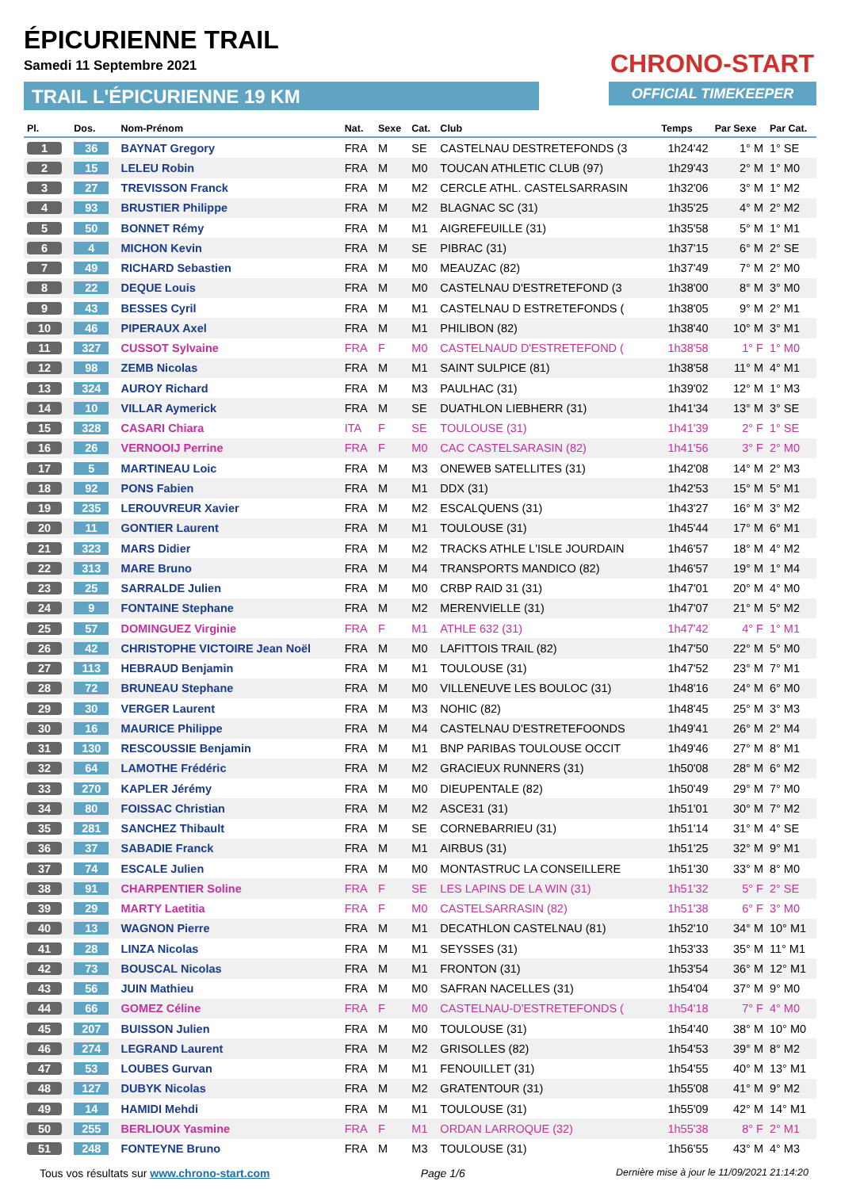ÉPICURIENNE TRAIL
Samedi 11 Septembre 2021
TRAIL L'ÉPICURIENNE 19 KM
CHRONO-START
OFFICIAL TIMEKEEPER
| Pl. | Dos. | Nom-Prénom | Nat. | Sexe | Cat. | Club | Temps | Par Sexe | Par Cat. |
| --- | --- | --- | --- | --- | --- | --- | --- | --- | --- |
| 1 | 36 | BAYNAT Gregory | FRA | M | SE | CASTELNAU DESTRETEFONDS (3 | 1h24'42 | 1° M | 1° SE |
| 2 | 15 | LELEU Robin | FRA | M | M0 | TOUCAN ATHLETIC CLUB (97) | 1h29'43 | 2° M | 1° M0 |
| 3 | 27 | TREVISSON Franck | FRA | M | M2 | CERCLE ATHL. CASTELSARRASIN | 1h32'06 | 3° M | 1° M2 |
| 4 | 93 | BRUSTIER Philippe | FRA | M | M2 | BLAGNAC SC (31) | 1h35'25 | 4° M | 2° M2 |
| 5 | 50 | BONNET Rémy | FRA | M | M1 | AIGREFEUILLE (31) | 1h35'58 | 5° M | 1° M1 |
| 6 | 4 | MICHON Kevin | FRA | M | SE | PIBRAC (31) | 1h37'15 | 6° M | 2° SE |
| 7 | 49 | RICHARD Sebastien | FRA | M | M0 | MEAUZAC (82) | 1h37'49 | 7° M | 2° M0 |
| 8 | 22 | DEQUE Louis | FRA | M | M0 | CASTELNAU D'ESTRETEFOND (3 | 1h38'00 | 8° M | 3° M0 |
| 9 | 43 | BESSES Cyril | FRA | M | M1 | CASTELNAU D ESTRETEFONDS ( | 1h38'05 | 9° M | 2° M1 |
| 10 | 46 | PIPERAUX Axel | FRA | M | M1 | PHILIBON (82) | 1h38'40 | 10° M | 3° M1 |
| 11 | 327 | CUSSOT Sylvaine | FRA | F | M0 | CASTELNAUD D'ESTRETEFOND ( | 1h38'58 | 1° F | 1° M0 |
| 12 | 98 | ZEMB Nicolas | FRA | M | M1 | SAINT SULPICE (81) | 1h38'58 | 11° M | 4° M1 |
| 13 | 324 | AUROY Richard | FRA | M | M3 | PAULHAC (31) | 1h39'02 | 12° M | 1° M3 |
| 14 | 10 | VILLAR Aymerick | FRA | M | SE | DUATHLON LIEBHERR (31) | 1h41'34 | 13° M | 3° SE |
| 15 | 328 | CASARI Chiara | ITA | F | SE | TOULOUSE (31) | 1h41'39 | 2° F | 1° SE |
| 16 | 26 | VERNOOIJ Perrine | FRA | F | M0 | CAC CASTELSARASIN (82) | 1h41'56 | 3° F | 2° M0 |
| 17 | 5 | MARTINEAU Loic | FRA | M | M3 | ONEWEB SATELLITES (31) | 1h42'08 | 14° M | 2° M3 |
| 18 | 92 | PONS Fabien | FRA | M | M1 | DDX (31) | 1h42'53 | 15° M | 5° M1 |
| 19 | 235 | LEROUVREUR Xavier | FRA | M | M2 | ESCALQUENS (31) | 1h43'27 | 16° M | 3° M2 |
| 20 | 11 | GONTIER Laurent | FRA | M | M1 | TOULOUSE (31) | 1h45'44 | 17° M | 6° M1 |
| 21 | 323 | MARS Didier | FRA | M | M2 | TRACKS ATHLE L'ISLE JOURDAIN | 1h46'57 | 18° M | 4° M2 |
| 22 | 313 | MARE Bruno | FRA | M | M4 | TRANSPORTS MANDICO (82) | 1h46'57 | 19° M | 1° M4 |
| 23 | 25 | SARRALDE Julien | FRA | M | M0 | CRBP RAID 31 (31) | 1h47'01 | 20° M | 4° M0 |
| 24 | 9 | FONTAINE Stephane | FRA | M | M2 | MERENVIELLE (31) | 1h47'07 | 21° M | 5° M2 |
| 25 | 57 | DOMINGUEZ Virginie | FRA | F | M1 | ATHLE 632 (31) | 1h47'42 | 4° F | 1° M1 |
| 26 | 42 | CHRISTOPHE VICTOIRE Jean Noël | FRA | M | M0 | LAFITTOIS TRAIL (82) | 1h47'50 | 22° M | 5° M0 |
| 27 | 113 | HEBRAUD Benjamin | FRA | M | M1 | TOULOUSE (31) | 1h47'52 | 23° M | 7° M1 |
| 28 | 72 | BRUNEAU Stephane | FRA | M | M0 | VILLENEUVE LES BOULOC (31) | 1h48'16 | 24° M | 6° M0 |
| 29 | 30 | VERGER Laurent | FRA | M | M3 | NOHIC (82) | 1h48'45 | 25° M | 3° M3 |
| 30 | 16 | MAURICE Philippe | FRA | M | M4 | CASTELNAU D'ESTRETEFOONDS | 1h49'41 | 26° M | 2° M4 |
| 31 | 130 | RESCOUSSIE Benjamin | FRA | M | M1 | BNP PARIBAS TOULOUSE OCCIT | 1h49'46 | 27° M | 8° M1 |
| 32 | 64 | LAMOTHE Frédéric | FRA | M | M2 | GRACIEUX RUNNERS (31) | 1h50'08 | 28° M | 6° M2 |
| 33 | 270 | KAPLER Jérémy | FRA | M | M0 | DIEUPENTALE (82) | 1h50'49 | 29° M | 7° M0 |
| 34 | 80 | FOISSAC Christian | FRA | M | M2 | ASCE31 (31) | 1h51'01 | 30° M | 7° M2 |
| 35 | 281 | SANCHEZ Thibault | FRA | M | SE | CORNEBARRIEU (31) | 1h51'14 | 31° M | 4° SE |
| 36 | 37 | SABADIE Franck | FRA | M | M1 | AIRBUS (31) | 1h51'25 | 32° M | 9° M1 |
| 37 | 74 | ESCALE Julien | FRA | M | M0 | MONTASTRUC LA CONSEILLERE | 1h51'30 | 33° M | 8° M0 |
| 38 | 91 | CHARPENTIER Soline | FRA | F | SE | LES LAPINS DE LA WIN (31) | 1h51'32 | 5° F | 2° SE |
| 39 | 29 | MARTY Laetitia | FRA | F | M0 | CASTELSARRASIN (82) | 1h51'38 | 6° F | 3° M0 |
| 40 | 13 | WAGNON Pierre | FRA | M | M1 | DECATHLON CASTELNAU (81) | 1h52'10 | 34° M | 10° M1 |
| 41 | 28 | LINZA Nicolas | FRA | M | M1 | SEYSSES (31) | 1h53'33 | 35° M | 11° M1 |
| 42 | 73 | BOUSCAL Nicolas | FRA | M | M1 | FRONTON (31) | 1h53'54 | 36° M | 12° M1 |
| 43 | 56 | JUIN Mathieu | FRA | M | M0 | SAFRAN NACELLES (31) | 1h54'04 | 37° M | 9° M0 |
| 44 | 66 | GOMEZ Céline | FRA | F | M0 | CASTELNAU-D'ESTRETEFONDS ( | 1h54'18 | 7° F | 4° M0 |
| 45 | 207 | BUISSON Julien | FRA | M | M0 | TOULOUSE (31) | 1h54'40 | 38° M | 10° M0 |
| 46 | 274 | LEGRAND Laurent | FRA | M | M2 | GRISOLLES (82) | 1h54'53 | 39° M | 8° M2 |
| 47 | 53 | LOUBES Gurvan | FRA | M | M1 | FENOUILLET (31) | 1h54'55 | 40° M | 13° M1 |
| 48 | 127 | DUBYK Nicolas | FRA | M | M2 | GRATENTOUR (31) | 1h55'08 | 41° M | 9° M2 |
| 49 | 14 | HAMIDI Mehdi | FRA | M | M1 | TOULOUSE (31) | 1h55'09 | 42° M | 14° M1 |
| 50 | 255 | BERLIOUX Yasmine | FRA | F | M1 | ORDAN LARROQUE (32) | 1h55'38 | 8° F | 2° M1 |
| 51 | 248 | FONTEYNE Bruno | FRA | M | M3 | TOULOUSE (31) | 1h56'55 | 43° M | 4° M3 |
Tous vos résultats sur www.chrono-start.com Page 1/6 Dernière mise à jour le 11/09/2021 21:14:20